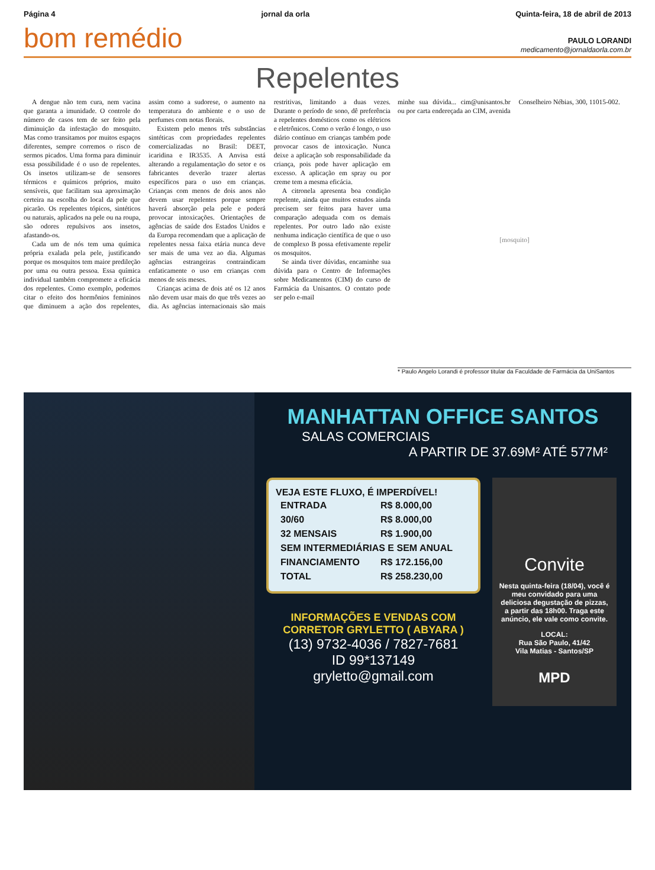Página 4 jornal da orla Quinta-feira, 18 de abril de 2013
bom remédio
PAULO LORANDI
medicamento@jornaldaorla.com.br
Repelentes
A dengue não tem cura, nem vacina que garanta a imunidade. O controle do número de casos tem de ser feito pela diminuição da infestação do mosquito. Mas como transitamos por muitos espaços diferentes, sempre corremos o risco de sermos picados. Uma forma para diminuir essa possibilidade é o uso de repelentes. Os insetos utilizam-se de sensores térmicos e químicos próprios, muito sensíveis, que facilitam sua aproximação certeira na escolha do local da pele que picarão. Os repelentes tópicos, sintéticos ou naturais, aplicados na pele ou na roupa, são odores repulsivos aos insetos, afastando-os.
Cada um de nós tem uma química própria exalada pela pele, justificando porque os mosquitos tem maior predileção por uma ou outra pessoa. Essa química individual também compromete a eficácia dos repelentes. Como exemplo, podemos citar o efeito dos hormônios femininos que diminuem a ação dos repelentes, assim como a sudorese, o aumento na temperatura do ambiente e o uso de perfumes com notas florais.
Existem pelo menos três substâncias sintéticas com propriedades repelentes comercializadas no Brasil: DEET, icaridina e IR3535. A Anvisa está alterando a regulamentação do setor e os fabricantes deverão trazer alertas específicos para o uso em crianças. Crianças com menos de dois anos não devem usar repelentes porque sempre haverá absorção pela pele e poderá provocar intoxicações. Orientações de agências de saúde dos Estados Unidos e da Europa recomendam que a aplicação de repelentes nessa faixa etária nunca deve ser mais de uma vez ao dia. Algumas agências estrangeiras contraindicam enfaticamente o uso em crianças com menos de seis meses.
Crianças acima de dois até os 12 anos não devem usar mais do que três vezes ao dia. As agências internacionais são mais restritivas, limitando a duas vezes. Durante o período de sono, dê preferência a repelentes domésticos como os elétricos e eletrônicos. Como o verão é longo, o uso diário contínuo em crianças também pode provocar casos de intoxicação. Nunca deixe a aplicação sob responsabilidade da criança, pois pode haver aplicação em excesso. A aplicação em spray ou por creme tem a mesma eficácia.
A citronela apresenta boa condição repelente, ainda que muitos estudos ainda precisem ser feitos para haver uma comparação adequada com os demais repelentes. Por outro lado não existe nenhuma indicação científica de que o uso de complexo B possa efetivamente repelir os mosquitos.
Se ainda tiver dúvidas, encaminhe sua dúvida para o Centro de Informações sobre Medicamentos (CIM) do curso de Farmácia da Unisantos. O contato pode ser pelo e-mail
minhe sua dúvida... cim@unisantos.br ou por carta endereçada ao CIM, avenida Conselheiro Nébias, 300, 11015-002.
[mosquito]
* Paulo Angelo Lorandi é professor titular da Faculdade de Farmácia da UniSantos
MANHATTAN OFFICE SANTOS
SALAS COMERCIAIS
A PARTIR DE 37.69M² ATÉ 577M²
VEJA ESTE FLUXO, É IMPERDÍVEL!
| ENTRADA | R$ 8.000,00 |
| 30/60 | R$ 8.000,00 |
| 32 MENSAIS | R$ 1.900,00 |
| SEM INTERMEDIÁRIAS E SEM ANUAL | |
| FINANCIAMENTO | R$ 172.156,00 |
| TOTAL | R$ 258.230,00 |
INFORMAÇÕES E VENDAS COM
CORRETOR GRYLETTO ( ABYARA )
(13) 9732-4036 / 7827-7681
ID 99*137149
gryletto@gmail.com
Convite
Nesta quinta-feira (18/04), você é meu convidado para uma deliciosa degustação de pizzas, a partir das 18h00. Traga este anúncio, ele vale como convite.
LOCAL:
Rua São Paulo, 41/42
Vila Matias - Santos/SP
MPD